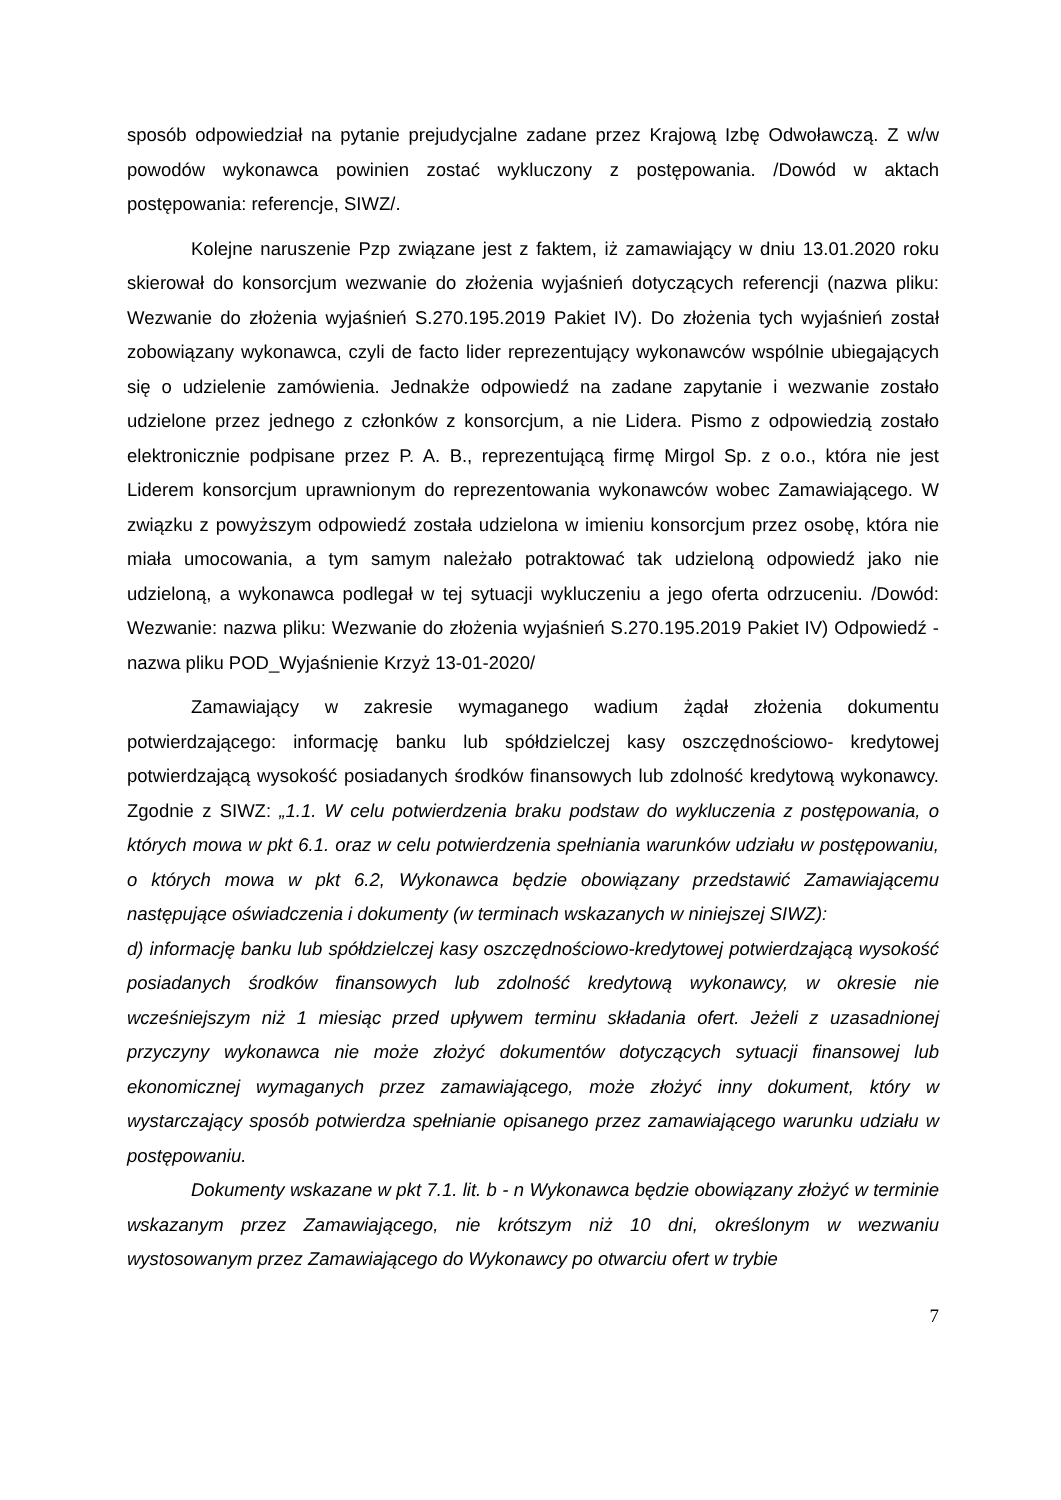sposób odpowiedział na pytanie prejudycjalne zadane przez Krajową Izbę Odwoławczą. Z w/w powodów wykonawca powinien zostać wykluczony z postępowania. /Dowód w aktach postępowania: referencje, SIWZ/.
Kolejne naruszenie Pzp związane jest z faktem, iż zamawiający w dniu 13.01.2020 roku skierował do konsorcjum wezwanie do złożenia wyjaśnień dotyczących referencji (nazwa pliku: Wezwanie do złożenia wyjaśnień S.270.195.2019 Pakiet IV). Do złożenia tych wyjaśnień został zobowiązany wykonawca, czyli de facto lider reprezentujący wykonawców wspólnie ubiegających się o udzielenie zamówienia. Jednakże odpowiedź na zadane zapytanie i wezwanie zostało udzielone przez jednego z członków z konsorcjum, a nie Lidera. Pismo z odpowiedzią zostało elektronicznie podpisane przez P. A. B., reprezentującą firmę Mirgol Sp. z o.o., która nie jest Liderem konsorcjum uprawnionym do reprezentowania wykonawców wobec Zamawiającego. W związku z powyższym odpowiedź została udzielona w imieniu konsorcjum przez osobę, która nie miała umocowania, a tym samym należało potraktować tak udzieloną odpowiedź jako nie udzieloną, a wykonawca podlegał w tej sytuacji wykluczeniu a jego oferta odrzuceniu. /Dowód: Wezwanie: nazwa pliku: Wezwanie do złożenia wyjaśnień S.270.195.2019 Pakiet IV) Odpowiedź - nazwa pliku POD_Wyjaśnienie Krzyż 13-01-2020/
Zamawiający w zakresie wymaganego wadium żądał złożenia dokumentu potwierdzającego: informację banku lub spółdzielczej kasy oszczędnościowo- kredytowej potwierdzającą wysokość posiadanych środków finansowych lub zdolność kredytową wykonawcy. Zgodnie z SIWZ: „1.1. W celu potwierdzenia braku podstaw do wykluczenia z postępowania, o których mowa w pkt 6.1. oraz w celu potwierdzenia spełniania warunków udziału w postępowaniu, o których mowa w pkt 6.2, Wykonawca będzie obowiązany przedstawić Zamawiającemu następujące oświadczenia i dokumenty (w terminach wskazanych w niniejszej SIWZ):
d) informację banku lub spółdzielczej kasy oszczędnościowo-kredytowej potwierdzającą wysokość posiadanych środków finansowych lub zdolność kredytową wykonawcy, w okresie nie wcześniejszym niż 1 miesiąc przed upływem terminu składania ofert. Jeżeli z uzasadnionej przyczyny wykonawca nie może złożyć dokumentów dotyczących sytuacji finansowej lub ekonomicznej wymaganych przez zamawiającego, może złożyć inny dokument, który w wystarczający sposób potwierdza spełnianie opisanego przez zamawiającego warunku udziału w postępowaniu.
Dokumenty wskazane w pkt 7.1. lit. b - n Wykonawca będzie obowiązany złożyć w terminie wskazanym przez Zamawiającego, nie krótszym niż 10 dni, określonym w wezwaniu wystosowanym przez Zamawiającego do Wykonawcy po otwarciu ofert w trybie
7